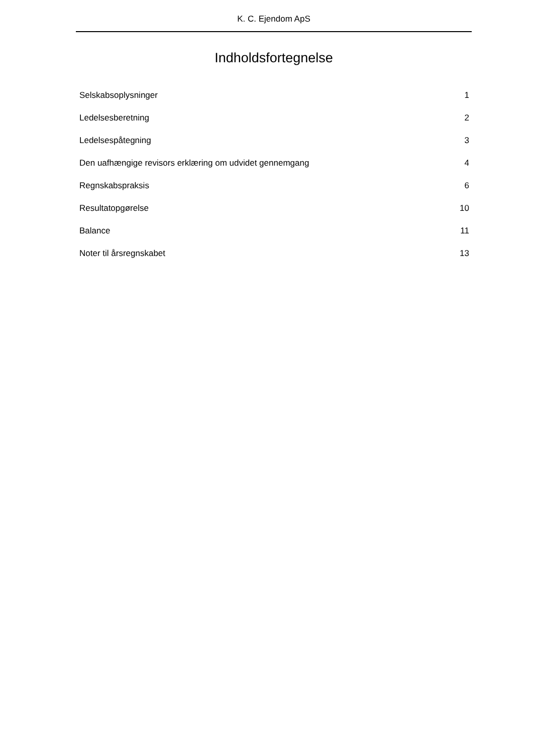K. C. Ejendom ApS
Indholdsfortegnelse
Selskabsoplysninger 1
Ledelsesberetning 2
Ledelsespåtegning 3
Den uafhængige revisors erklæring om udvidet gennemgang 4
Regnskabspraksis 6
Resultatopgørelse 10
Balance 11
Noter til årsregnskabet 13